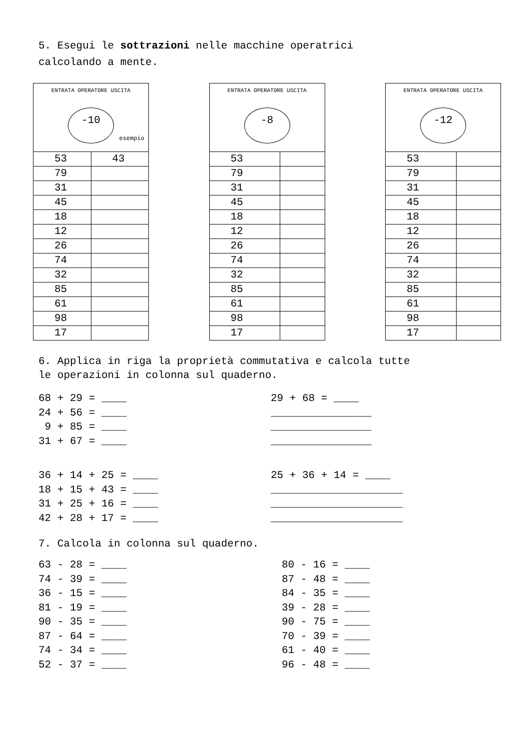5. Esegui le sottrazioni nelle macchine operatrici
calcolando a mente.
| ENTRATA OPERATORE USCITA -10 esempio | |
| 53 | 43 |
| 79 | |
| 31 | |
| 45 | |
| 18 | |
| 12 | |
| 26 | |
| 74 | |
| 32 | |
| 85 | |
| 61 | |
| 98 | |
| 17 | |
| ENTRATA OPERATORE USCITA -8 | |
| 53 | |
| 79 | |
| 31 | |
| 45 | |
| 18 | |
| 12 | |
| 26 | |
| 74 | |
| 32 | |
| 85 | |
| 61 | |
| 98 | |
| 17 | |
| ENTRATA OPERATORE USCITA -12 | |
| 53 | |
| 79 | |
| 31 | |
| 45 | |
| 18 | |
| 12 | |
| 26 | |
| 74 | |
| 32 | |
| 85 | |
| 61 | |
| 98 | |
| 17 | |
6. Applica in riga la proprietà commutativa e calcola tutte
le operazioni in colonna sul quaderno.
68 + 29 = ____ 24 + 56 = ____ 9 + 85 = ____ 31 + 67 = ____
29 + 68 = ____ ________________ ________________ ________________
36 + 14 + 25 = ____ 18 + 15 + 43 = ____ 31 + 25 + 16 = ____ 42 + 28 + 17 = ____
25 + 36 + 14 = ____ _____________________ _____________________ _____________________
7. Calcola in colonna sul quaderno.
63 - 28 = ____ 74 - 39 = ____ 36 - 15 = ____ 81 - 19 = ____ 90 - 35 = ____ 87 - 64 = ____ 74 - 34 = ____ 52 - 37 = ____
80 - 16 = ____ 87 - 48 = ____ 84 - 35 = ____ 39 - 28 = ____ 90 - 75 = ____ 70 - 39 = ____ 61 - 40 = ____ 96 - 48 = ____